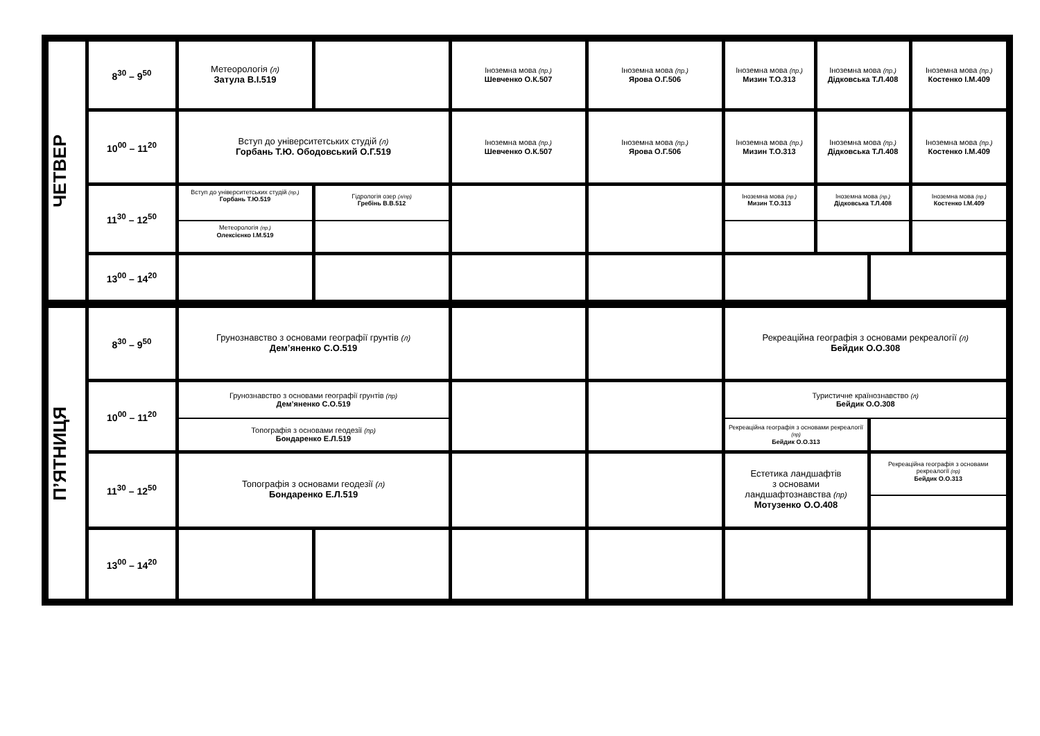| ЧЕТВЕР | 8<sup>30</sup> – 9<sup>50</sup> | Метеорологія (л) Затула В.І.519 | | Іноземна мова (пр.) Шевченко О.К.507 | Іноземна мова (пр.) Ярова О.Г.506 | Іноземна мова (пр.) Мизин Т.О.313 | Іноземна мова (пр.) Дідковська Т.Л.408 | | Іноземна мова (пр.) Костенко І.М.409 |
| | 10<sup>00</sup> – 11<sup>20</sup> | Вступ до університетських студій (л) Горбань Т.Ю. Ободовський О.Г.519 | | Іноземна мова (пр.) Шевченко О.К.507 | Іноземна мова (пр.) Ярова О.Г.506 | Іноземна мова (пр.) Мизин Т.О.313 | Іноземна мова (пр.) Дідковська Т.Л.408 | | Іноземна мова (пр.) Костенко І.М.409 |
| | 11<sup>30</sup> – 12<sup>50</sup> | Вступ до університетських студій (пр.) Горбань Т.Ю.519 | Гідрологія озер (л/пр) Гребінь В.В.512 | | | Іноземна мова (пр.) Мизин Т.О.313 | Іноземна мова (пр.) Дідковська Т.Л.408 | | Іноземна мова (пр.) Костенко І.М.409 |
| | | Метеорологія (пр.) Олексієнко І.М.519 | | | | | | | |
| | 13<sup>00</sup> – 14<sup>20</sup> | | | | | | | | |
| П’ЯТНИЦЯ | 8<sup>30</sup> – 9<sup>50</sup> | Грунознавство з основами географії грунтів (л) Дем’яненко С.О.519 | | | | Рекреаційна географія з основами рекреалогії (л) Бейдик О.О.308 | | | |
| | 10<sup>00</sup> – 11<sup>20</sup> | Грунознавство з основами географії грунтів (пр) Дем’яненко С.О.519 | | | | Туристичне країнознавство (л) Бейдик О.О.308 | | | |
| | | Топографія з основами геодезії (пр) Бондаренко Е.Л.519 | | | | Рекреаційна географія з основами рекреалогії (пр) Бейдик О.О.313 | | | |
| | 11<sup>30</sup> – 12<sup>50</sup> | Топографія з основами геодезії (л) Бондаренко Е.Л.519 | | | | Естетика ландшафтів з основами ландшафтознавства (пр) Мотузенко О.О.408 | | Рекреаційна географія з основами рекреалогії (пр) Бейдик О.О.313 | |
| | 13<sup>00</sup> – 14<sup>20</sup> | | | | | | | | |